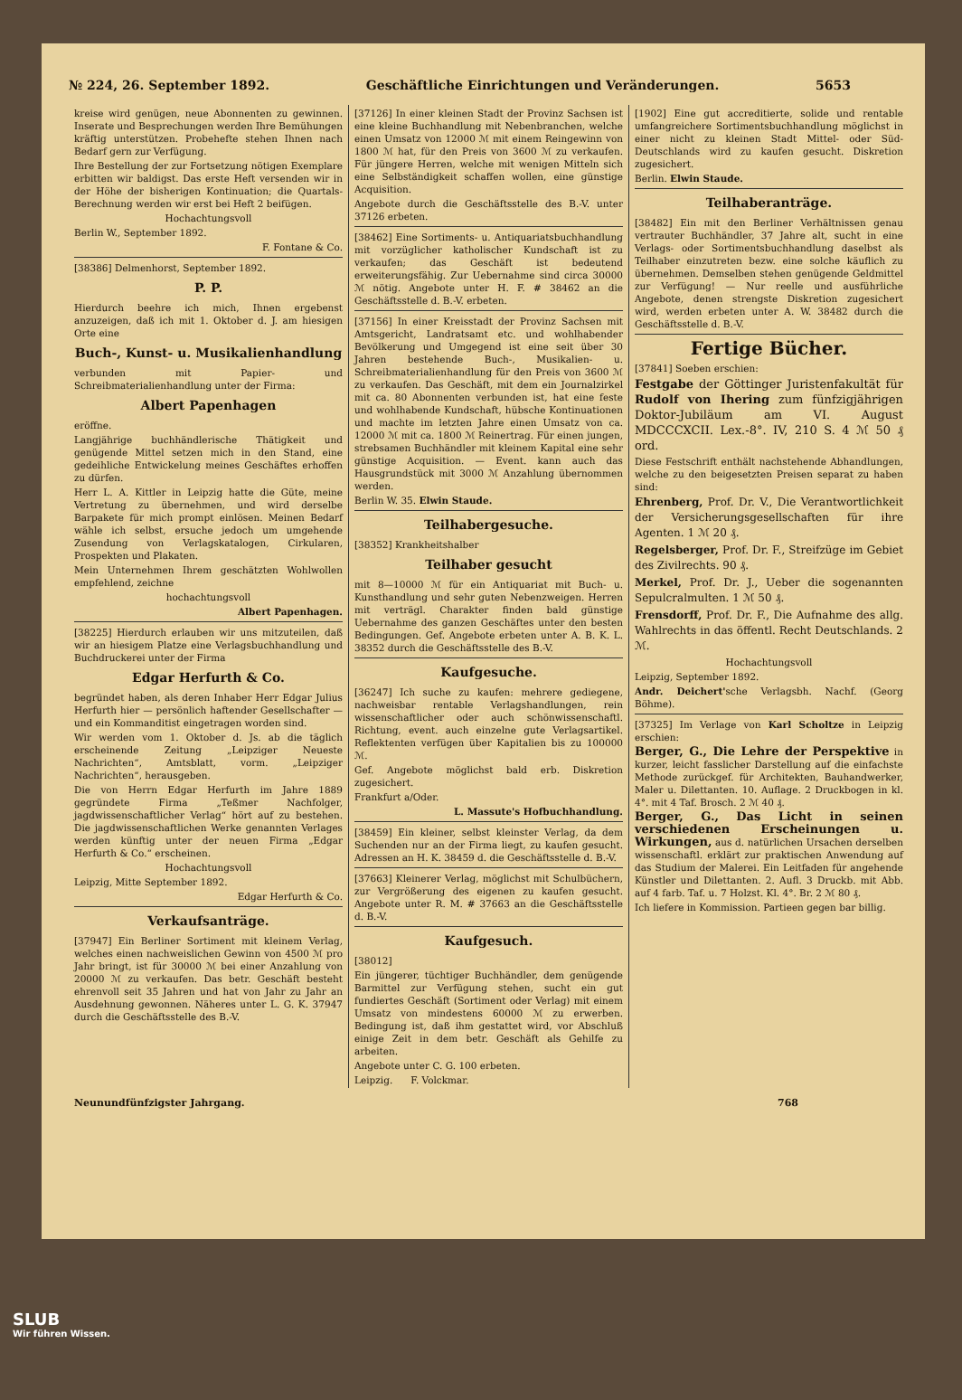№ 224, 26. September 1892. Geschäftliche Einrichtungen und Veränderungen. 5653
kreise wird genügen, neue Abonnenten zu gewinnen. Inserate und Besprechungen werden Ihre Bemühungen kräftig unterstützen. Probehefte stehen Ihnen nach Bedarf gern zur Verfügung.
Ihre Bestellung der zur Fortsetzung nötigen Exemplare erbitten wir baldigst. Das erste Heft versenden wir in der Höhe der bisherigen Kontinuation; die Quartals-Berechnung werden wir erst bei Heft 2 beifügen.
Hochachtungsvoll
Berlin W., September 1892.
F. Fontane & Co.
[38386] Delmenhorst, September 1892.
P. P.
Hierdurch beehre ich mich, Ihnen ergebenst anzuzeigen, daß ich mit 1. Oktober d. J. am hiesigen Orte eine
Buch-, Kunst- u. Musikalienhandlung
verbunden mit Papier- und Schreibmaterialienhandlung unter der Firma:
Albert Papenhagen
eröffne.
Langjährige buchhändlerische Thätigkeit und genügende Mittel setzen mich in den Stand, eine gedeihliche Entwickelung meines Geschäftes erhoffen zu dürfen.
Herr L. A. Kittler in Leipzig hatte die Güte, meine Vertretung zu übernehmen, und wird derselbe Barpakete für mich prompt einlösen. Meinen Bedarf wähle ich selbst, ersuche jedoch um umgehende Zusendung von Verlagskatalogen, Cirkularen, Prospekten und Plakaten.
Mein Unternehmen Ihrem geschätzten Wohlwollen empfehlend, zeichne
hochachtungsvoll
Albert Papenhagen.
[38225] Hierdurch erlauben wir uns mitzuteilen, daß wir an hiesigem Platze eine Verlagsbuchhandlung und Buchdruckerei unter der Firma
Edgar Herfurth & Co.
begründet haben, als deren Inhaber Herr Edgar Julius Herfurth hier — persönlich haftender Gesellschafter — und ein Kommanditist eingetragen worden sind.
Wir werden vom 1. Oktober d. Js. ab die täglich erscheinende Zeitung „Leipziger Neueste Nachrichten“, Amtsblatt, vorm. „Leipziger Nachrichten“, herausgeben.
Die von Herrn Edgar Herfurth im Jahre 1889 gegründete Firma „Teßmer Nachfolger, jagdwissenschaftlicher Verlag“ hört auf zu bestehen. Die jagdwissenschaftlichen Werke genannten Verlages werden künftig unter der neuen Firma „Edgar Herfurth & Co.“ erscheinen.
Hochachtungsvoll
Leipzig, Mitte September 1892.
Edgar Herfurth & Co.
Verkaufsanträge.
[37947] Ein Berliner Sortiment mit kleinem Verlag, welches einen nachweislichen Gewinn von 4500 ℳ pro Jahr bringt, ist für 30000 ℳ bei einer Anzahlung von 20000 ℳ zu verkaufen. Das betr. Geschäft besteht ehrenvoll seit 35 Jahren und hat von Jahr zu Jahr an Ausdehnung gewonnen. Näheres unter L. G. K. 37947 durch die Geschäftsstelle des B.-V.
[37126] In einer kleinen Stadt der Provinz Sachsen ist eine kleine Buchhandlung mit Nebenbranchen, welche einen Umsatz von 12000 ℳ mit einem Reingewinn von 1800 ℳ hat, für den Preis von 3600 ℳ zu verkaufen. Für jüngere Herren, welche mit wenigen Mitteln sich eine Selbständigkeit schaffen wollen, eine günstige Acquisition.
Angebote durch die Geschäftsstelle des B.-V. unter 37126 erbeten.
[38462] Eine Sortiments- u. Antiquariatsbuchhandlung mit vorzüglicher katholischer Kundschaft ist zu verkaufen; das Geschäft ist bedeutend erweiterungsfähig. Zur Uebernahme sind circa 30000 ℳ nötig. Angebote unter H. F. # 38462 an die Geschäftsstelle d. B.-V. erbeten.
[37156] In einer Kreisstadt der Provinz Sachsen mit Amtsgericht, Landratsamt etc. und wohlhabender Bevölkerung und Umgegend ist eine seit über 30 Jahren bestehende Buch-, Musikalien- u. Schreibmaterialienhandlung für den Preis von 3600 ℳ zu verkaufen. Das Geschäft, mit dem ein Journalzirkel mit ca. 80 Abonnenten verbunden ist, hat eine feste und wohlhabende Kundschaft, hübsche Kontinuationen und machte im letzten Jahre einen Umsatz von ca. 12000 ℳ mit ca. 1800 ℳ Reinertrag. Für einen jungen, strebsamen Buchhändler mit kleinem Kapital eine sehr günstige Acquisition. — Event. kann auch das Hausgrundstück mit 3000 ℳ Anzahlung übernommen werden.
Berlin W. 35. Elwin Staude.
Teilhabergesuche.
[38352] Krankheitshalber
Teilhaber gesucht
mit 8—10000 ℳ für ein Antiquariat mit Buch- u. Kunsthandlung und sehr guten Nebenzweigen. Herren mit verträgl. Charakter finden bald günstige Uebernahme des ganzen Geschäftes unter den besten Bedingungen. Gef. Angebote erbeten unter A. B. K. L. 38352 durch die Geschäftsstelle des B.-V.
Kaufgesuche.
[36247] Ich suche zu kaufen: mehrere gediegene, nachweisbar rentable Verlagshandlungen, rein wissenschaftlicher oder auch schönwissenschaftl. Richtung, event. auch einzelne gute Verlagsartikel. Reflektenten verfügen über Kapitalien bis zu 100000 ℳ.
Gef. Angebote möglichst bald erb. Diskretion zugesichert.
Frankfurt a/Oder.
L. Massute's Hofbuchhandlung.
[38459] Ein kleiner, selbst kleinster Verlag, da dem Suchenden nur an der Firma liegt, zu kaufen gesucht. Adressen an H. K. 38459 d. die Geschäftsstelle d. B.-V.
[37663] Kleinerer Verlag, möglichst mit Schulbüchern, zur Vergrößerung des eigenen zu kaufen gesucht. Angebote unter R. M. # 37663 an die Geschäftsstelle d. B.-V.
Kaufgesuch.
[38012]
Ein jüngerer, tüchtiger Buchhändler, dem genügende Barmittel zur Verfügung stehen, sucht ein gut fundiertes Geschäft (Sortiment oder Verlag) mit einem Umsatz von mindestens 60000 ℳ zu erwerben. Bedingung ist, daß ihm gestattet wird, vor Abschluß einige Zeit in dem betr. Geschäft als Gehilfe zu arbeiten.
Angebote unter C. G. 100 erbeten.
Leipzig. F. Volckmar.
[1902] Eine gut accreditierte, solide und rentable umfangreichere Sortimentsbuchhandlung möglichst in einer nicht zu kleinen Stadt Mittel- oder Süd-Deutschlands wird zu kaufen gesucht. Diskretion zugesichert.
Berlin. Elwin Staude.
Teilhaberanträge.
[38482] Ein mit den Berliner Verhältnissen genau vertrauter Buchhändler, 37 Jahre alt, sucht in eine Verlags- oder Sortimentsbuchhandlung daselbst als Teilhaber einzutreten bezw. eine solche käuflich zu übernehmen. Demselben stehen genügende Geldmittel zur Verfügung! — Nur reelle und ausführliche Angebote, denen strengste Diskretion zugesichert wird, werden erbeten unter A. W. 38482 durch die Geschäftsstelle d. B.-V.
Fertige Bücher.
[37841] Soeben erschien:
Festgabe der Göttinger Juristenfakultät für Rudolf von Ihering zum fünfzigjährigen Doktor-Jubiläum am VI. August MDCCCXCII. Lex.-8°. IV, 210 S. 4 ℳ 50 ₰ ord.
Diese Festschrift enthält nachstehende Abhandlungen, welche zu den beigesetzten Preisen separat zu haben sind:
Ehrenberg, Prof. Dr. V., Die Verantwortlichkeit der Versicherungsgesellschaften für ihre Agenten. 1 ℳ 20 ₰.
Regelsberger, Prof. Dr. F., Streifzüge im Gebiet des Zivilrechts. 90 ₰.
Merkel, Prof. Dr. J., Ueber die sogenannten Sepulcralmulten. 1 ℳ 50 ₰.
Frensdorff, Prof. Dr. F., Die Aufnahme des allg. Wahlrechts in das öffentl. Recht Deutschlands. 2 ℳ.
Hochachtungsvoll
Leipzig, September 1892.
Andr. Deichert'sche Verlagsbh. Nachf. (Georg Böhme).
[37325] Im Verlage von Karl Scholtze in Leipzig erschien:
Berger, G., Die Lehre der Perspektive in kurzer, leicht fasslicher Darstellung auf die einfachste Methode zurückgef. für Architekten, Bauhandwerker, Maler u. Dilettanten. 10. Auflage. 2 Druckbogen in kl. 4°. mit 4 Taf. Brosch. 2 ℳ 40 ₰.
Berger, G., Das Licht in seinen verschiedenen Erscheinungen u. Wirkungen, aus d. natürlichen Ursachen derselben wissenschaftl. erklärt zur praktischen Anwendung auf das Studium der Malerei. Ein Leitfaden für angehende Künstler und Dilettanten. 2. Aufl. 3 Druckb. mit Abb. auf 4 farb. Taf. u. 7 Holzst. Kl. 4°. Br. 2 ℳ 80 ₰.
Ich liefere in Kommission. Partieen gegen bar billig.
Neunundfünfzigster Jahrgang. 768
SLUB
Wir führen Wissen.